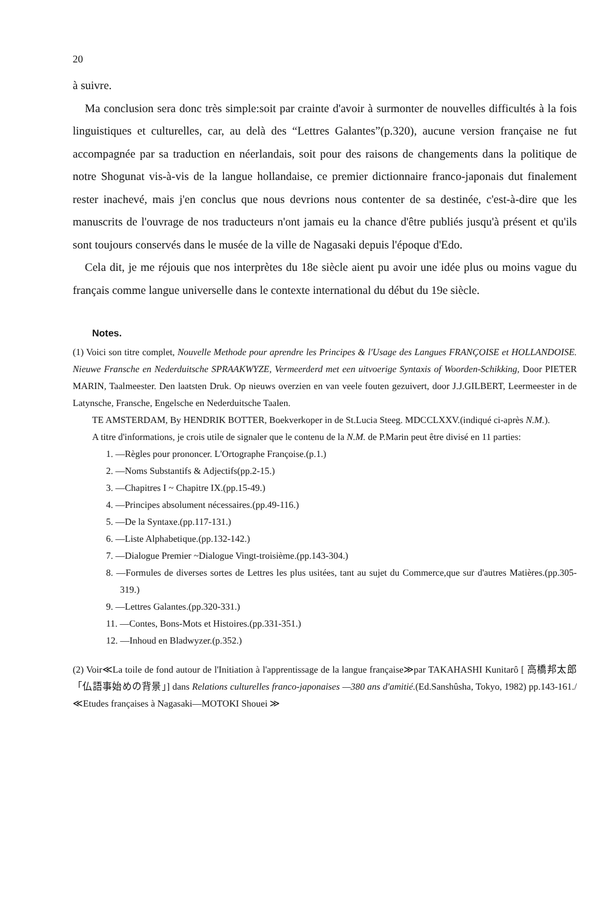20
à suivre.
Ma conclusion sera donc très simple:soit par crainte d'avoir à surmonter de nouvelles difficultés à la fois linguistiques et culturelles, car, au delà des “Lettres Galantes”(p.320), aucune version française ne fut accompagnée par sa traduction en néerlandais, soit pour des raisons de changements dans la politique de notre Shogunat vis-à-vis de la langue hollandaise, ce premier dictionnaire franco-japonais dut finalement rester inachevé, mais j'en conclus que nous devrions nous contenter de sa destinée, c'est-à-dire que les manuscrits de l'ouvrage de nos traducteurs n'ont jamais eu la chance d'être publiés jusqu'à présent et qu'ils sont toujours conservés dans le musée de la ville de Nagasaki depuis l'époque d'Edo.
Cela dit, je me réjouis que nos interprètes du 18e siècle aient pu avoir une idée plus ou moins vague du français comme langue universelle dans le contexte international du début du 19e siècle.
Notes.
(1) Voici son titre complet, Nouvelle Methode pour aprendre les Principes & l'Usage des Langues FRANÇOISE et HOLLANDOISE. Nieuwe Fransche en Nederduitsche SPRAAKWYZE, Vermeerderd met een uitvoerige Syntaxis of Woorden-Schikking, Door PIETER MARIN, Taalmeester. Den laatsten Druk. Op nieuws overzien en van veele fouten gezuivert, door J.J.GILBERT, Leermeester in de Latynsche, Fransche, Engelsche en Nederduitsche Taalen.
TE AMSTERDAM, By HENDRIK BOTTER, Boekverkoper in de St.Lucia Steeg. MDCCLXXV.(indiqué ci-après N.M.).
A titre d'informations, je crois utile de signaler que le contenu de la N.M. de P.Marin peut être divisé en 11 parties:
1. —Règles pour prononcer. L'Ortographe Françoise.(p.1.)
2. —Noms Substantifs & Adjectifs(pp.2-15.)
3. —Chapitres I ~ Chapitre IX.(pp.15-49.)
4. —Principes absolument nécessaires.(pp.49-116.)
5. —De la Syntaxe.(pp.117-131.)
6. —Liste Alphabetique.(pp.132-142.)
7. —Dialogue Premier ~Dialogue Vingt-troisième.(pp.143-304.)
8. —Formules de diverses sortes de Lettres les plus usitées, tant au sujet du Commerce,que sur d'autres Matières.(pp.305-319.)
9. —Lettres Galantes.(pp.320-331.)
11. —Contes, Bons-Mots et Histoires.(pp.331-351.)
12. —Inhoud en Bladwyzer.(p.352.)
(2) Voir≪La toile de fond autour de l'Initiation à l'apprentissage de la langue française≫par TAKAHASHI Kunitarô [ 高橋邦太郎「仏語事始めの背景」] dans Relations culturelles franco-japonaises —380 ans d'amitié.(Ed.Sanshûsha, Tokyo, 1982) pp.143-161./ ≪Etudes françaises à Nagasaki—MOTOKI Shouei ≫